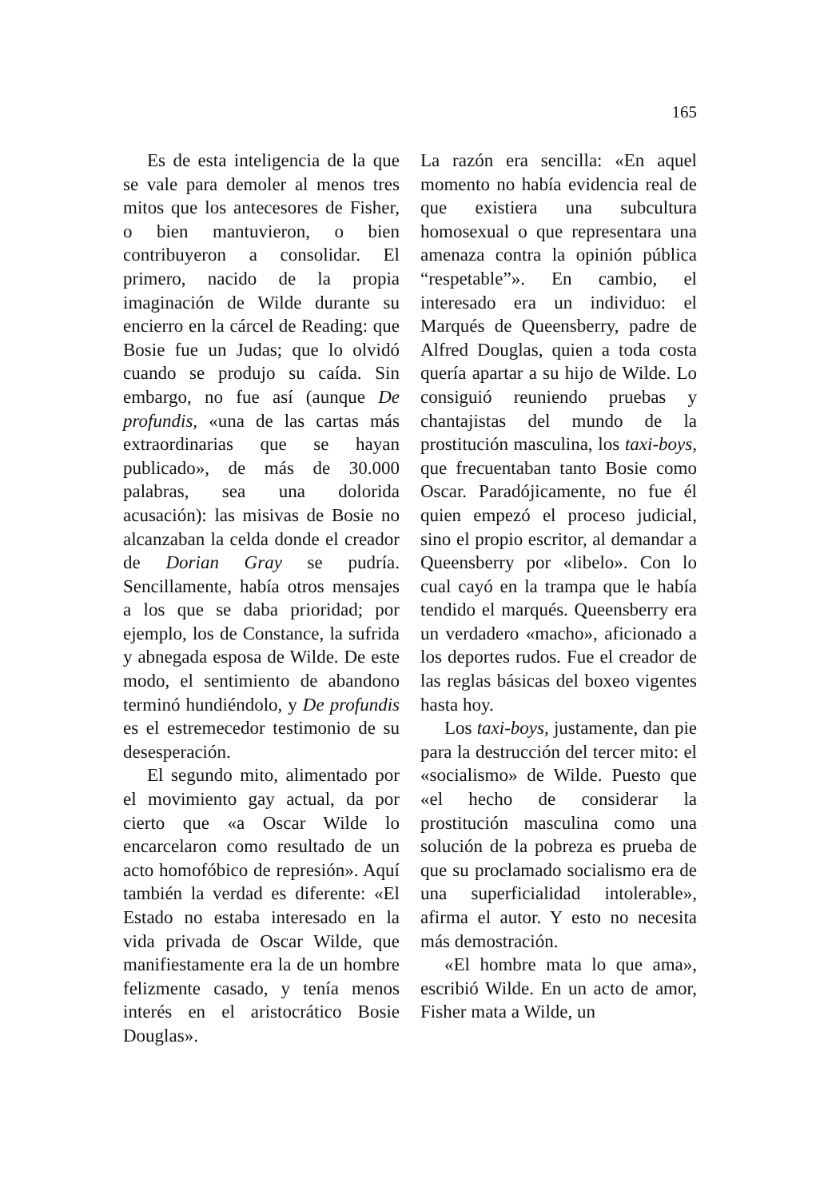165
Es de esta inteligencia de la que se vale para demoler al menos tres mitos que los antecesores de Fisher, o bien mantuvieron, o bien contribuyeron a consolidar. El primero, nacido de la propia imaginación de Wilde durante su encierro en la cárcel de Reading: que Bosie fue un Judas; que lo olvidó cuando se produjo su caída. Sin embargo, no fue así (aunque De profundis, «una de las cartas más extraordinarias que se hayan publicado», de más de 30.000 palabras, sea una dolorida acusación): las misivas de Bosie no alcanzaban la celda donde el creador de Dorian Gray se pudría. Sencillamente, había otros mensajes a los que se daba prioridad; por ejemplo, los de Constance, la sufrida y abnegada esposa de Wilde. De este modo, el sentimiento de abandono terminó hundiéndolo, y De profundis es el estremecedor testimonio de su desesperación.
El segundo mito, alimentado por el movimiento gay actual, da por cierto que «a Oscar Wilde lo encarcelaron como resultado de un acto homofóbico de represión». Aquí también la verdad es diferente: «El Estado no estaba interesado en la vida privada de Oscar Wilde, que manifiestamente era la de un hombre felizmente casado, y tenía menos interés en el aristocrático Bosie Douglas».
La razón era sencilla: «En aquel momento no había evidencia real de que existiera una subcultura homosexual o que representara una amenaza contra la opinión pública “respetable”». En cambio, el interesado era un individuo: el Marqués de Queensberry, padre de Alfred Douglas, quien a toda costa quería apartar a su hijo de Wilde. Lo consiguió reuniendo pruebas y chantajistas del mundo de la prostitución masculina, los taxi-boys, que frecuentaban tanto Bosie como Oscar. Paradójicamente, no fue él quien empezó el proceso judicial, sino el propio escritor, al demandar a Queensberry por «libelo». Con lo cual cayó en la trampa que le había tendido el marqués. Queensberry era un verdadero «macho», aficionado a los deportes rudos. Fue el creador de las reglas básicas del boxeo vigentes hasta hoy.
Los taxi-boys, justamente, dan pie para la destrucción del tercer mito: el «socialismo» de Wilde. Puesto que «el hecho de considerar la prostitución masculina como una solución de la pobreza es prueba de que su proclamado socialismo era de una superficialidad intolerable», afirma el autor. Y esto no necesita más demostración.
«El hombre mata lo que ama», escribió Wilde. En un acto de amor, Fisher mata a Wilde, un